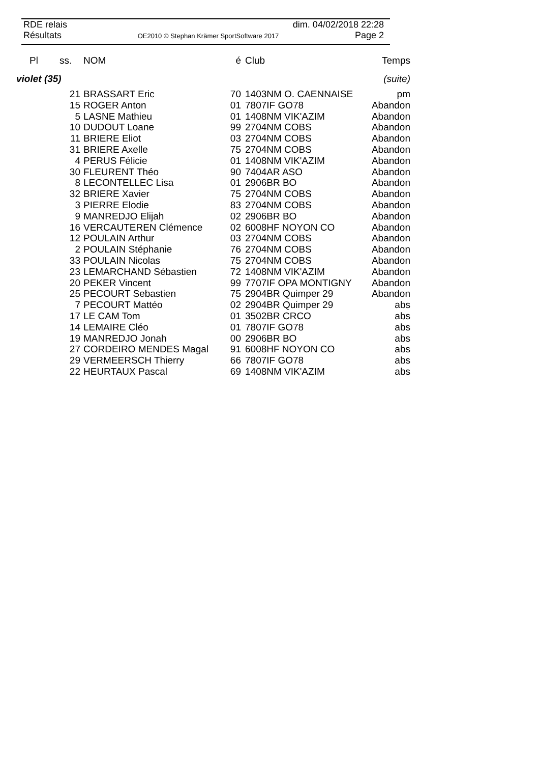RDE relais dim. 04/02/2018 22:28
Résultats OE2010 © Stephan Krämer SportSoftware 2017 Page 2
| Pl ss. | NOM | é | Club | Temps |
| --- | --- | --- | --- | --- |
| violet (35) | | | | (suite) |
| 21 | BRASSART Eric | 70 | 1403NM O. CAENNAISE | pm |
| 15 | ROGER Anton | 01 | 7807IF GO78 | Abandon |
| 5 | LASNE Mathieu | 01 | 1408NM VIK'AZIM | Abandon |
| 10 | DUDOUT Loane | 99 | 2704NM COBS | Abandon |
| 11 | BRIERE Eliot | 03 | 2704NM COBS | Abandon |
| 31 | BRIERE Axelle | 75 | 2704NM COBS | Abandon |
| 4 | PERUS Félicie | 01 | 1408NM VIK'AZIM | Abandon |
| 30 | FLEURENT Théo | 90 | 7404AR ASO | Abandon |
| 8 | LECONTELLEC Lisa | 01 | 2906BR BO | Abandon |
| 32 | BRIERE Xavier | 75 | 2704NM COBS | Abandon |
| 3 | PIERRE Elodie | 83 | 2704NM COBS | Abandon |
| 9 | MANREDJO Elijah | 02 | 2906BR BO | Abandon |
| 16 | VERCAUTEREN Clémence | 02 | 6008HF NOYON CO | Abandon |
| 12 | POULAIN Arthur | 03 | 2704NM COBS | Abandon |
| 2 | POULAIN Stéphanie | 76 | 2704NM COBS | Abandon |
| 33 | POULAIN Nicolas | 75 | 2704NM COBS | Abandon |
| 23 | LEMARCHAND Sébastien | 72 | 1408NM VIK'AZIM | Abandon |
| 20 | PEKER Vincent | 99 | 7707IF OPA MONTIGNY | Abandon |
| 25 | PECOURT Sebastien | 75 | 2904BR Quimper 29 | Abandon |
| 7 | PECOURT Mattéo | 02 | 2904BR Quimper 29 | abs |
| 17 | LE CAM Tom | 01 | 3502BR CRCO | abs |
| 14 | LEMAIRE Cléo | 01 | 7807IF GO78 | abs |
| 19 | MANREDJO Jonah | 00 | 2906BR BO | abs |
| 27 | CORDEIRO MENDES Magal | 91 | 6008HF NOYON CO | abs |
| 29 | VERMEERSCH Thierry | 66 | 7807IF GO78 | abs |
| 22 | HEURTAUX Pascal | 69 | 1408NM VIK'AZIM | abs |